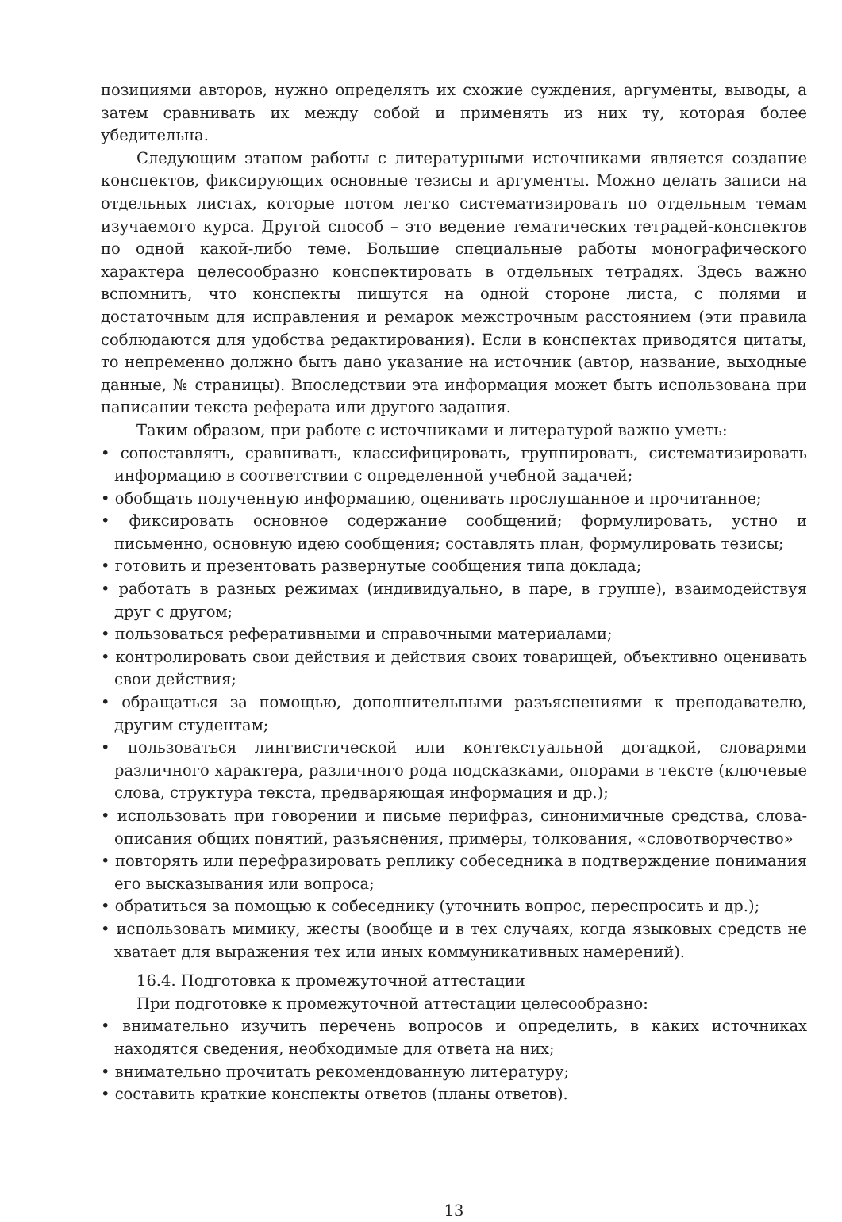позициями авторов, нужно определять их схожие суждения, аргументы, выводы, а затем сравнивать их между собой и применять из них ту, которая более убедительна.
Следующим этапом работы с литературными источниками является создание конспектов, фиксирующих основные тезисы и аргументы. Можно делать записи на отдельных листах, которые потом легко систематизировать по отдельным темам изучаемого курса. Другой способ – это ведение тематических тетрадей-конспектов по одной какой-либо теме. Большие специальные работы монографического характера целесообразно конспектировать в отдельных тетрадях. Здесь важно вспомнить, что конспекты пишутся на одной стороне листа, с полями и достаточным для исправления и ремарок межстрочным расстоянием (эти правила соблюдаются для удобства редактирования). Если в конспектах приводятся цитаты, то непременно должно быть дано указание на источник (автор, название, выходные данные, № страницы). Впоследствии эта информация может быть использована при написании текста реферата или другого задания.
Таким образом, при работе с источниками и литературой важно уметь:
• сопоставлять, сравнивать, классифицировать, группировать, систематизировать информацию в соответствии с определенной учебной задачей;
• обобщать полученную информацию, оценивать прослушанное и прочитанное;
• фиксировать основное содержание сообщений; формулировать, устно и письменно, основную идею сообщения; составлять план, формулировать тезисы;
• готовить и презентовать развернутые сообщения типа доклада;
• работать в разных режимах (индивидуально, в паре, в группе), взаимодействуя друг с другом;
• пользоваться реферативными и справочными материалами;
• контролировать свои действия и действия своих товарищей, объективно оценивать свои действия;
• обращаться за помощью, дополнительными разъяснениями к преподавателю, другим студентам;
• пользоваться лингвистической или контекстуальной догадкой, словарями различного характера, различного рода подсказками, опорами в тексте (ключевые слова, структура текста, предваряющая информация и др.);
• использовать при говорении и письме перифраз, синонимичные средства, слова-описания общих понятий, разъяснения, примеры, толкования, «словотворчество»
• повторять или перефразировать реплику собеседника в подтверждение понимания его высказывания или вопроса;
• обратиться за помощью к собеседнику (уточнить вопрос, переспросить и др.);
• использовать мимику, жесты (вообще и в тех случаях, когда языковых средств не хватает для выражения тех или иных коммуникативных намерений).
16.4. Подготовка к промежуточной аттестации
При подготовке к промежуточной аттестации целесообразно:
• внимательно изучить перечень вопросов и определить, в каких источниках находятся сведения, необходимые для ответа на них;
• внимательно прочитать рекомендованную литературу;
• составить краткие конспекты ответов (планы ответов).
13